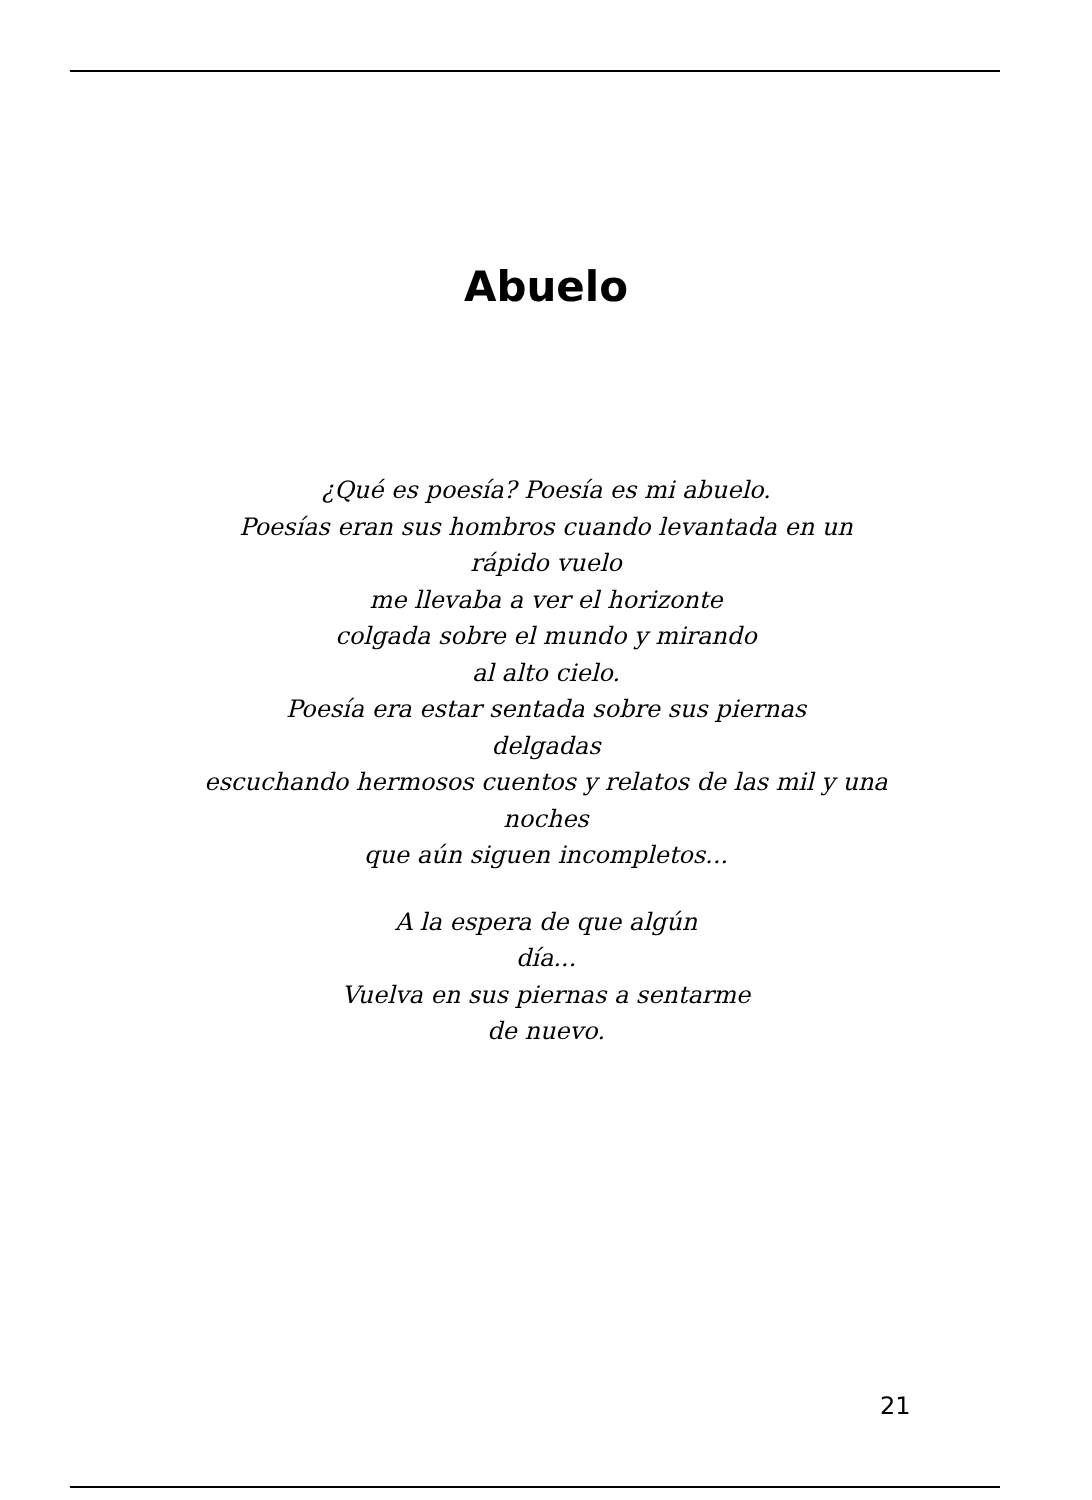Abuelo
¿Qué es poesía? Poesía es mi abuelo.
Poesías eran sus hombros cuando levantada en un rápido vuelo
me llevaba a ver el horizonte
colgada sobre el mundo y mirando
al alto cielo.
Poesía era estar sentada sobre sus piernas
delgadas
escuchando hermosos cuentos y relatos de las mil y una noches
que aún siguen incompletos...
A la espera de que algún
día...
Vuelva en sus piernas a sentarme
de nuevo.
21